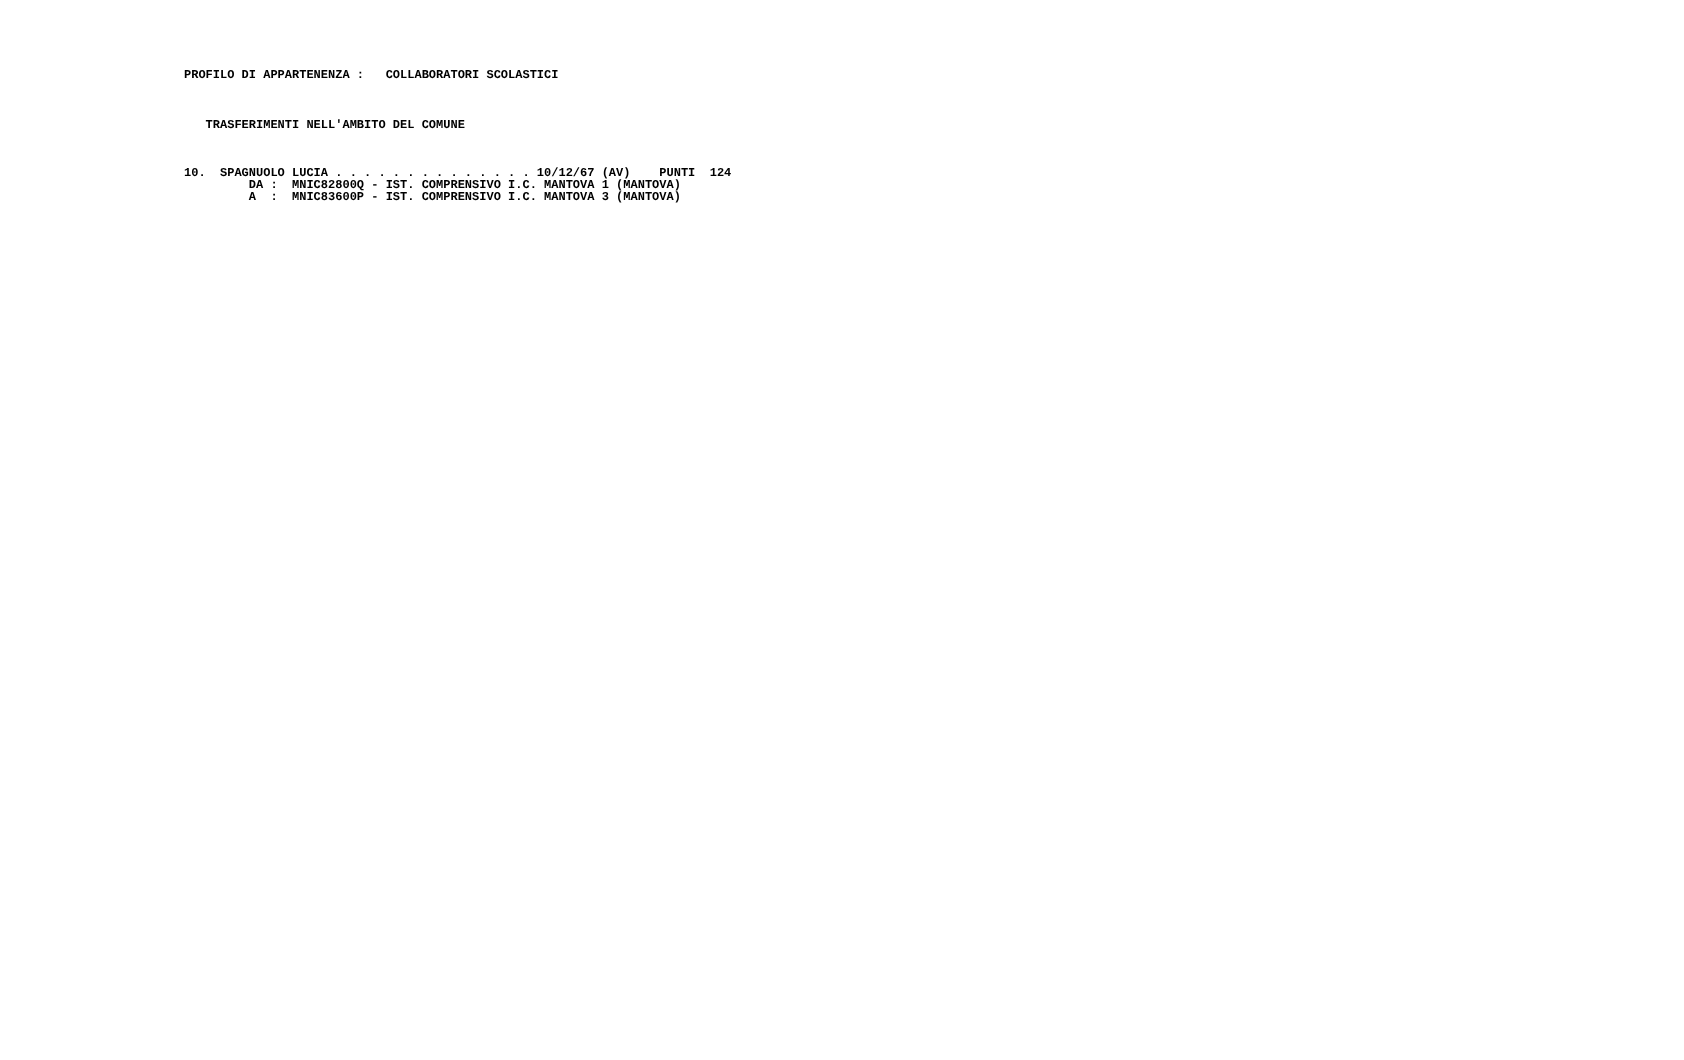PROFILO DI APPARTENENZA :   COLLABORATORI SCOLASTICI
   TRASFERIMENTI NELL'AMBITO DEL COMUNE
10.  SPAGNUOLO LUCIA . . . . . . . . . . . . . . 10/12/67 (AV)    PUNTI  124
         DA :  MNIC82800Q - IST. COMPRENSIVO I.C. MANTOVA 1 (MANTOVA)
         A  :  MNIC83600P - IST. COMPRENSIVO I.C. MANTOVA 3 (MANTOVA)